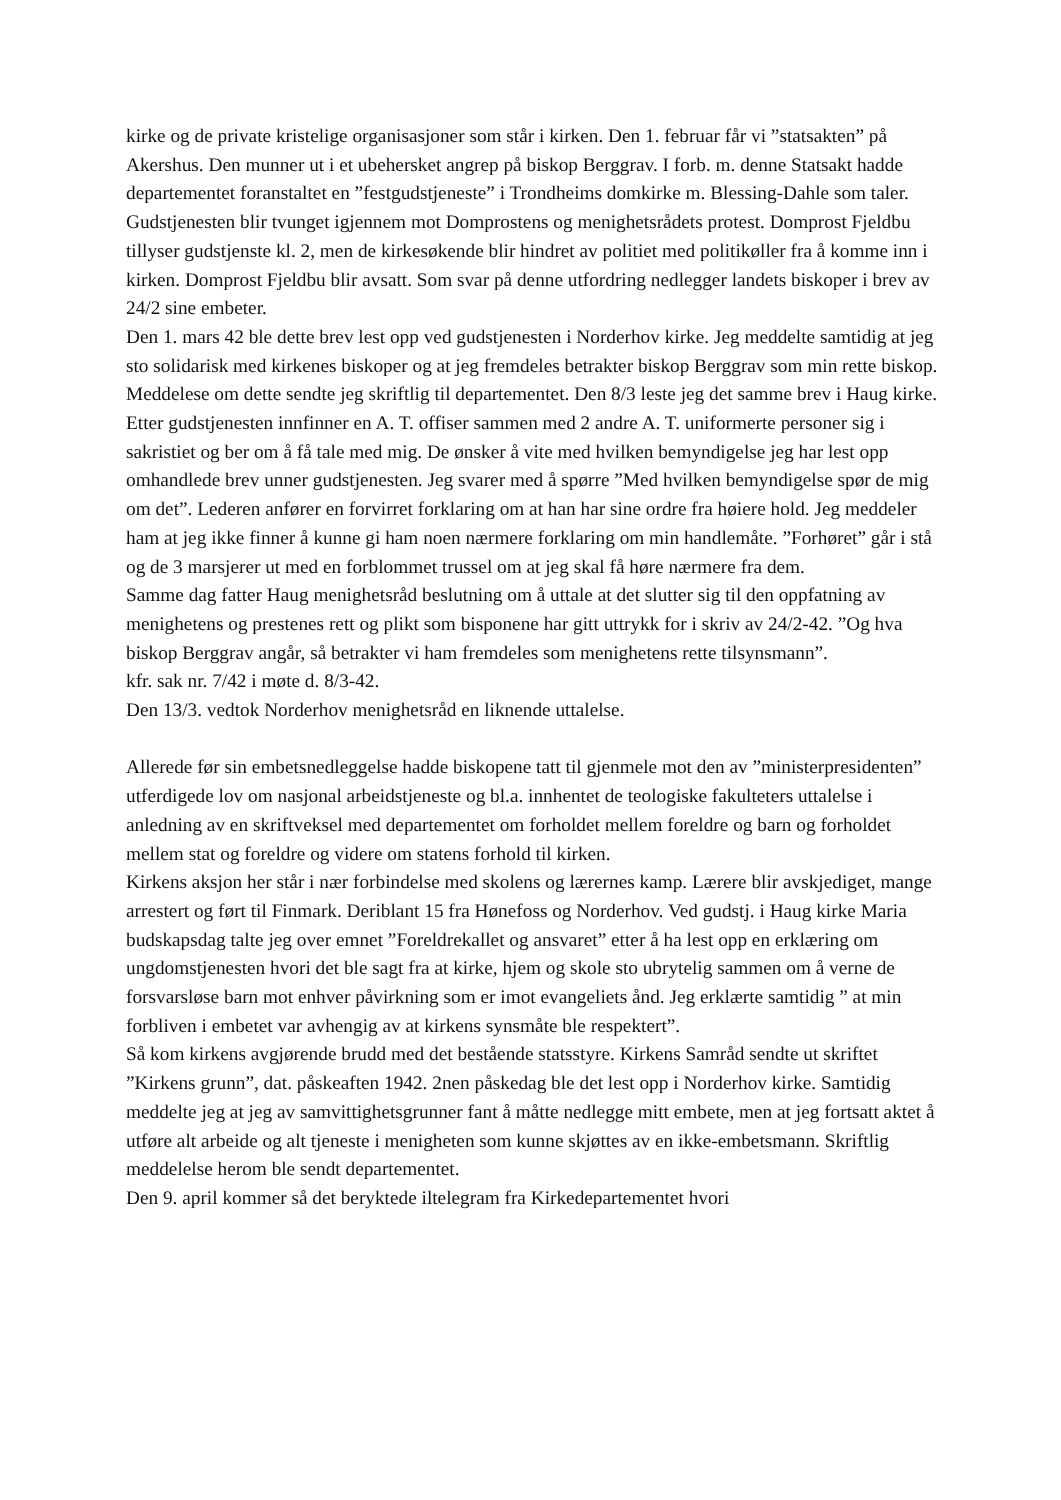kirke og de private kristelige organisasjoner som står i kirken. Den 1. februar får vi ”statsakten” på Akershus. Den munner ut i et ubehersket angrep på biskop Berggrav. I forb. m. denne Statsakt hadde departementet foranstaltet en ”festgudstjeneste” i Trondheims domkirke m. Blessing-Dahle som taler. Gudstjenesten blir tvunget igjennem mot Domprostens og menighetsrådets protest. Domprost Fjeldbu tillyser gudstjenste kl. 2, men de kirkesøkende blir hindret av politiet med politikøller fra å komme inn i kirken. Domprost Fjeldbu blir avsatt. Som svar på denne utfordring nedlegger landets biskoper i brev av 24/2 sine embeter.
Den 1. mars 42 ble dette brev lest opp ved gudstjenesten i Norderhov kirke. Jeg meddelte samtidig at jeg sto solidarisk med kirkenes biskoper og at jeg fremdeles betrakter biskop Berggrav som min rette biskop. Meddelese om dette sendte jeg skriftlig til departementet. Den 8/3 leste jeg det samme brev i Haug kirke. Etter gudstjenesten innfinner en A. T. offiser sammen med 2 andre A. T. uniformerte personer sig i sakristiet og ber om å få tale med mig. De ønsker å vite med hvilken bemyndigelse jeg har lest opp omhandlede brev unner gudstjenesten. Jeg svarer med å spørre ”Med hvilken bemyndigelse spør de mig om det”. Lederen anfører en forvirret forklaring om at han har sine ordre fra høiere hold. Jeg meddeler ham at jeg ikke finner å kunne gi ham noen nærmere forklaring om min handlemåte. ”Forhøret” går i stå og de 3 marsjerer ut med en forblommet trussel om at jeg skal få høre nærmere fra dem.
Samme dag fatter Haug menighetsråd beslutning om å uttale at det slutter sig til den oppfatning av menighetens og prestenes rett og plikt som bisponene har gitt uttrykk for i skriv av 24/2-42. ”Og hva biskop Berggrav angår, så betrakter vi ham fremdeles som menighetens rette tilsynsmann”.
kfr. sak nr. 7/42 i møte d. 8/3-42.
Den 13/3. vedtok Norderhov menighetsråd en liknende uttalelse.
Allerede før sin embetsnedleggelse hadde biskopene tatt til gjenmele mot den av ”ministerpresidenten” utferdigede lov om nasjonal arbeidstjeneste og bl.a. innhentet de teologiske fakulteters uttalelse i anledning av en skriftveksel med departementet om forholdet mellem foreldre og barn og forholdet mellem stat og foreldre og videre om statens forhold til kirken.
Kirkens aksjon her står i nær forbindelse med skolens og lærernes kamp. Lærere blir avskjediget, mange arrestert og ført til Finmark. Deriblant 15 fra Hønefoss og Norderhov. Ved gudstj. i Haug kirke Maria budskapsdag talte jeg over emnet ”Foreldrekallet og ansvaret” etter å ha lest opp en erklæring om ungdomstjenesten hvori det ble sagt fra at kirke, hjem og skole sto ubrytelig sammen om å verne de forsvarsløse barn mot enhver påvirkning som er imot evangeliets ånd. Jeg erklærte samtidig ” at min forbliven i embetet var avhengig av at kirkens synsmåte ble respektert”.
Så kom kirkens avgjørende brudd med det bestående statsstyre. Kirkens Samråd sendte ut skriftet ”Kirkens grunn”, dat. påskeaften 1942. 2nen påskedag ble det lest opp i Norderhov kirke. Samtidig meddelte jeg at jeg av samvittighetsgrunner fant å måtte nedlegge mitt embete, men at jeg fortsatt aktet å utføre alt arbeide og alt tjeneste i menigheten som kunne skjøttes av en ikke-embetsmann. Skriftlig meddelelse herom ble sendt departementet.
Den 9. april kommer så det beryktede iltelegram fra Kirkedepartementet hvori